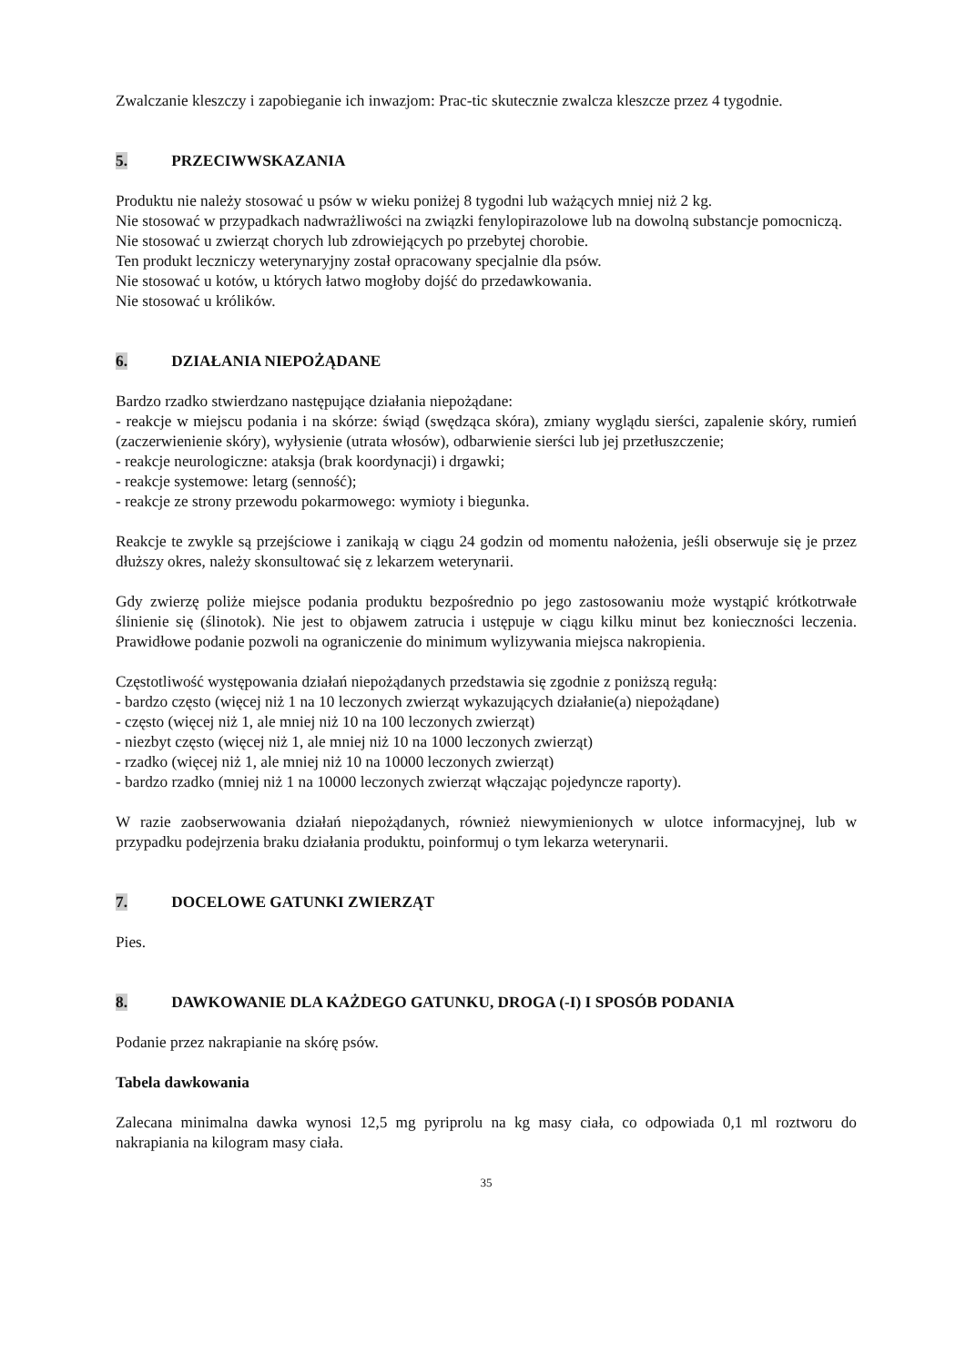Zwalczanie kleszczy i zapobieganie ich inwazjom: Prac-tic skutecznie zwalcza kleszcze przez 4 tygodnie.
5. PRZECIWWSKAZANIA
Produktu nie należy stosować u psów w wieku poniżej 8 tygodni lub ważących mniej niż 2 kg.
Nie stosować w przypadkach nadwrażliwości na związki fenylopirazolowe lub na dowolną substancje pomocniczą.
Nie stosować u zwierząt chorych lub zdrowiejących po przebytej chorobie.
Ten produkt leczniczy weterynaryjny został opracowany specjalnie dla psów.
Nie stosować u kotów, u których łatwo mogłoby dojść do przedawkowania.
Nie stosować u królików.
6. DZIAŁANIA NIEPOŻĄDANE
Bardzo rzadko stwierdzano następujące działania niepożądane:
- reakcje w miejscu podania i na skórze: świąd (swędząca skóra), zmiany wyglądu sierści, zapalenie skóry, rumień (zaczerwienienie skóry), wyłysienie (utrata włosów), odbarwienie sierści lub jej przetłuszczenie;
- reakcje neurologiczne: ataksja (brak koordynacji) i drgawki;
- reakcje systemowe: letarg (senność);
- reakcje ze strony przewodu pokarmowego: wymioty i biegunka.
Reakcje te zwykle są przejściowe i zanikają w ciągu 24 godzin od momentu nałożenia, jeśli obserwuje się je przez dłuższy okres, należy skonsultować się z lekarzem weterynarii.
Gdy zwierzę poliże miejsce podania produktu bezpośrednio po jego zastosowaniu może wystąpić krótkotrwałe ślinienie się (ślinotok). Nie jest to objawem zatrucia i ustępuje w ciągu kilku minut bez konieczności leczenia. Prawidłowe podanie pozwoli na ograniczenie do minimum wylizywania miejsca nakropienia.
Częstotliwość występowania działań niepożądanych przedstawia się zgodnie z poniższą regułą:
- bardzo często (więcej niż 1 na 10 leczonych zwierząt wykazujących działanie(a) niepożądane)
- często (więcej niż 1, ale mniej niż 10 na 100 leczonych zwierząt)
- niezbyt często (więcej niż 1, ale mniej niż 10 na 1000 leczonych zwierząt)
- rzadko (więcej niż 1, ale mniej niż 10 na 10000 leczonych zwierząt)
- bardzo rzadko (mniej niż 1 na 10000 leczonych zwierząt włączając pojedyncze raporty).
W razie zaobserwowania działań niepożądanych, również niewymienionych w ulotce informacyjnej, lub w przypadku podejrzenia braku działania produktu, poinformuj o tym lekarza weterynarii.
7. DOCELOWE GATUNKI ZWIERZĄT
Pies.
8. DAWKOWANIE DLA KAŻDEGO GATUNKU, DROGA (-I) I SPOSÓB PODANIA
Podanie przez nakrapianie na skórę psów.
Tabela dawkowania
Zalecana minimalna dawka wynosi 12,5 mg pyriprolu na kg masy ciała, co odpowiada 0,1 ml roztworu do nakrapiania na kilogram masy ciała.
35